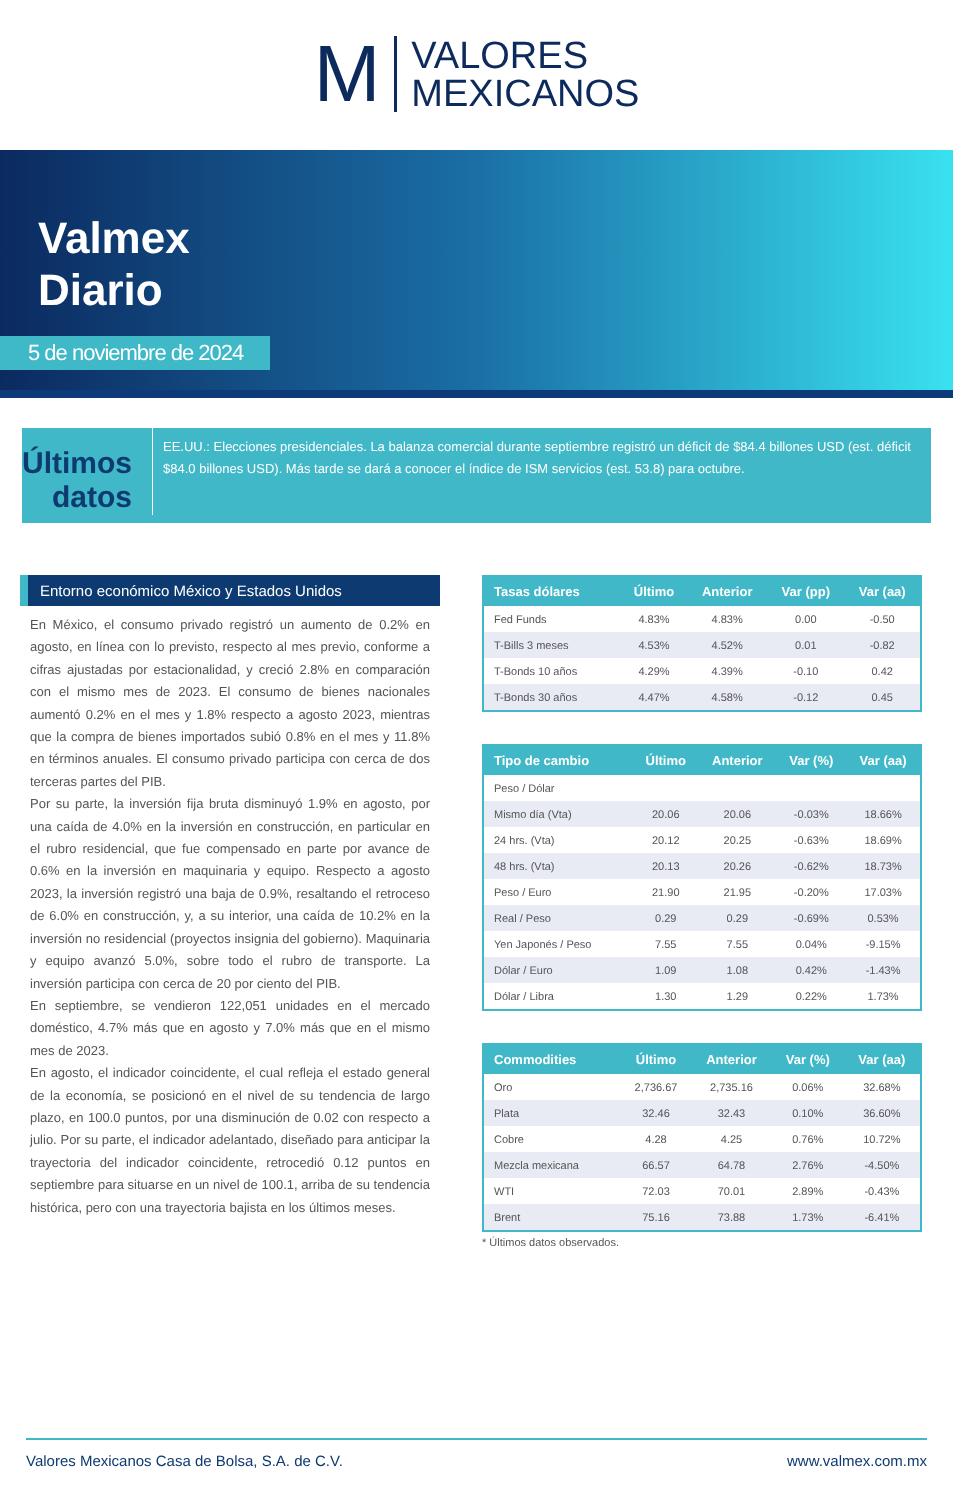M VALORES
MEXICANOS
Valmex
Diario
5 de noviembre de 2024
Últimos datos
EE.UU.: Elecciones presidenciales. La balanza comercial durante septiembre registró un déficit de $84.4 billones USD (est. déficit $84.0 billones USD). Más tarde se dará a conocer el índice de ISM servicios (est. 53.8) para octubre.
Entorno económico México y Estados Unidos
En México, el consumo privado registró un aumento de 0.2% en agosto, en línea con lo previsto, respecto al mes previo, conforme a cifras ajustadas por estacionalidad, y creció 2.8% en comparación con el mismo mes de 2023. El consumo de bienes nacionales aumentó 0.2% en el mes y 1.8% respecto a agosto 2023, mientras que la compra de bienes importados subió 0.8% en el mes y 11.8% en términos anuales. El consumo privado participa con cerca de dos terceras partes del PIB.
Por su parte, la inversión fija bruta disminuyó 1.9% en agosto, por una caída de 4.0% en la inversión en construcción, en particular en el rubro residencial, que fue compensado en parte por avance de 0.6% en la inversión en maquinaria y equipo. Respecto a agosto 2023, la inversión registró una baja de 0.9%, resaltando el retroceso de 6.0% en construcción, y, a su interior, una caída de 10.2% en la inversión no residencial (proyectos insignia del gobierno). Maquinaria y equipo avanzó 5.0%, sobre todo el rubro de transporte. La inversión participa con cerca de 20 por ciento del PIB.
En septiembre, se vendieron 122,051 unidades en el mercado doméstico, 4.7% más que en agosto y 7.0% más que en el mismo mes de 2023.
En agosto, el indicador coincidente, el cual refleja el estado general de la economía, se posicionó en el nivel de su tendencia de largo plazo, en 100.0 puntos, por una disminución de 0.02 con respecto a julio. Por su parte, el indicador adelantado, diseñado para anticipar la trayectoria del indicador coincidente, retrocedió 0.12 puntos en septiembre para situarse en un nivel de 100.1, arriba de su tendencia histórica, pero con una trayectoria bajista en los últimos meses.
| Tasas dólares | Último | Anterior | Var (pp) | Var (aa) |
| --- | --- | --- | --- | --- |
| Fed Funds | 4.83% | 4.83% | 0.00 | -0.50 |
| T-Bills 3 meses | 4.53% | 4.52% | 0.01 | -0.82 |
| T-Bonds 10 años | 4.29% | 4.39% | -0.10 | 0.42 |
| T-Bonds 30 años | 4.47% | 4.58% | -0.12 | 0.45 |
| Tipo de cambio | Último | Anterior | Var (%) | Var (aa) |
| --- | --- | --- | --- | --- |
| Peso / Dólar | | | | |
| Mismo día (Vta) | 20.06 | 20.06 | -0.03% | 18.66% |
| 24 hrs. (Vta) | 20.12 | 20.25 | -0.63% | 18.69% |
| 48 hrs. (Vta) | 20.13 | 20.26 | -0.62% | 18.73% |
| Peso / Euro | 21.90 | 21.95 | -0.20% | 17.03% |
| Real / Peso | 0.29 | 0.29 | -0.69% | 0.53% |
| Yen Japonés / Peso | 7.55 | 7.55 | 0.04% | -9.15% |
| Dólar / Euro | 1.09 | 1.08 | 0.42% | -1.43% |
| Dólar / Libra | 1.30 | 1.29 | 0.22% | 1.73% |
| Commodities | Último | Anterior | Var (%) | Var (aa) |
| --- | --- | --- | --- | --- |
| Oro | 2,736.67 | 2,735.16 | 0.06% | 32.68% |
| Plata | 32.46 | 32.43 | 0.10% | 36.60% |
| Cobre | 4.28 | 4.25 | 0.76% | 10.72% |
| Mezcla mexicana | 66.57 | 64.78 | 2.76% | -4.50% |
| WTI | 72.03 | 70.01 | 2.89% | -0.43% |
| Brent | 75.16 | 73.88 | 1.73% | -6.41% |
* Últimos datos observados.
Valores Mexicanos Casa de Bolsa, S.A. de C.V. www.valmex.com.mx